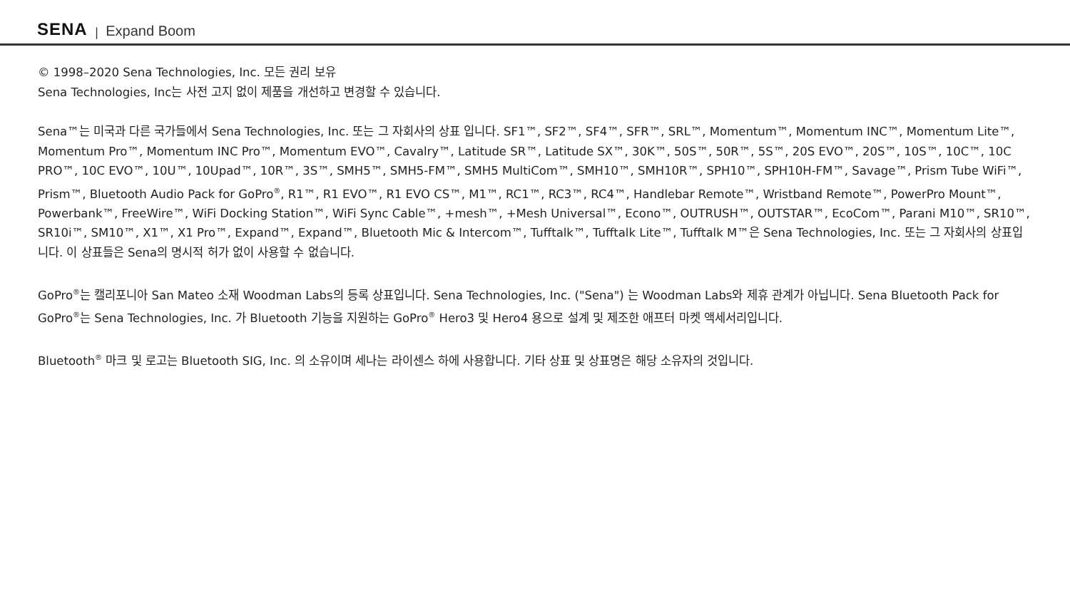SENA | Expand Boom
© 1998–2020 Sena Technologies, Inc. 모든 권리 보유
Sena Technologies, Inc는 사전 고지 없이 제품을 개선하고 변경할 수 있습니다.
Sena™는 미국과 다른 국가들에서 Sena Technologies, Inc. 또는 그 자회사의 상표 입니다. SF1™, SF2™, SF4™, SFR™, SRL™, Momentum™, Momentum INC™, Momentum Lite™, Momentum Pro™, Momentum INC Pro™, Momentum EVO™, Cavalry™, Latitude SR™, Latitude SX™, 30K™, 50S™, 50R™, 5S™, 20S EVO™, 20S™, 10S™, 10C™, 10C PRO™, 10C EVO™, 10U™, 10Upad™, 10R™, 3S™, SMH5™, SMH5-FM™, SMH5 MultiCom™, SMH10™, SMH10R™, SPH10™, SPH10H-FM™, Savage™, Prism Tube WiFi™, Prism™, Bluetooth Audio Pack for GoPro<sup>®</sup>, R1™, R1 EVO™, R1 EVO CS™, M1™, RC1™, RC3™, RC4™, Handlebar Remote™, Wristband Remote™, PowerPro Mount™, Powerbank™, FreeWire™, WiFi Docking Station™, WiFi Sync Cable™, +mesh™, +Mesh Universal™, Econo™, OUTRUSH™, OUTSTAR™, EcoCom™, Parani M10™, SR10™, SR10i™, SM10™, X1™, X1 Pro™, Expand™, Expand™, Bluetooth Mic & Intercom™, Tufftalk™, Tufftalk Lite™, Tufftalk M™은 Sena Technologies, Inc. 또는 그 자회사의 상표입니다. 이 상표들은 Sena의 명시적 허가 없이 사용할 수 없습니다.
GoPro<sup>®</sup>는 캘리포니아 San Mateo 소재 Woodman Labs의 등록 상표입니다. Sena Technologies, Inc. ("Sena") 는 Woodman Labs와 제휴 관계가 아닙니다. Sena Bluetooth Pack for GoPro<sup>®</sup>는 Sena Technologies, Inc. 가 Bluetooth 기능을 지원하는 GoPro<sup>®</sup> Hero3 및 Hero4 용으로 설계 및 제조한 애프터 마켓 액세서리입니다.
Bluetooth<sup>®</sup> 마크 및 로고는 Bluetooth SIG, Inc. 의 소유이며 세나는 라이센스 하에 사용합니다. 기타 상표 및 상표명은 해당 소유자의 것입니다.